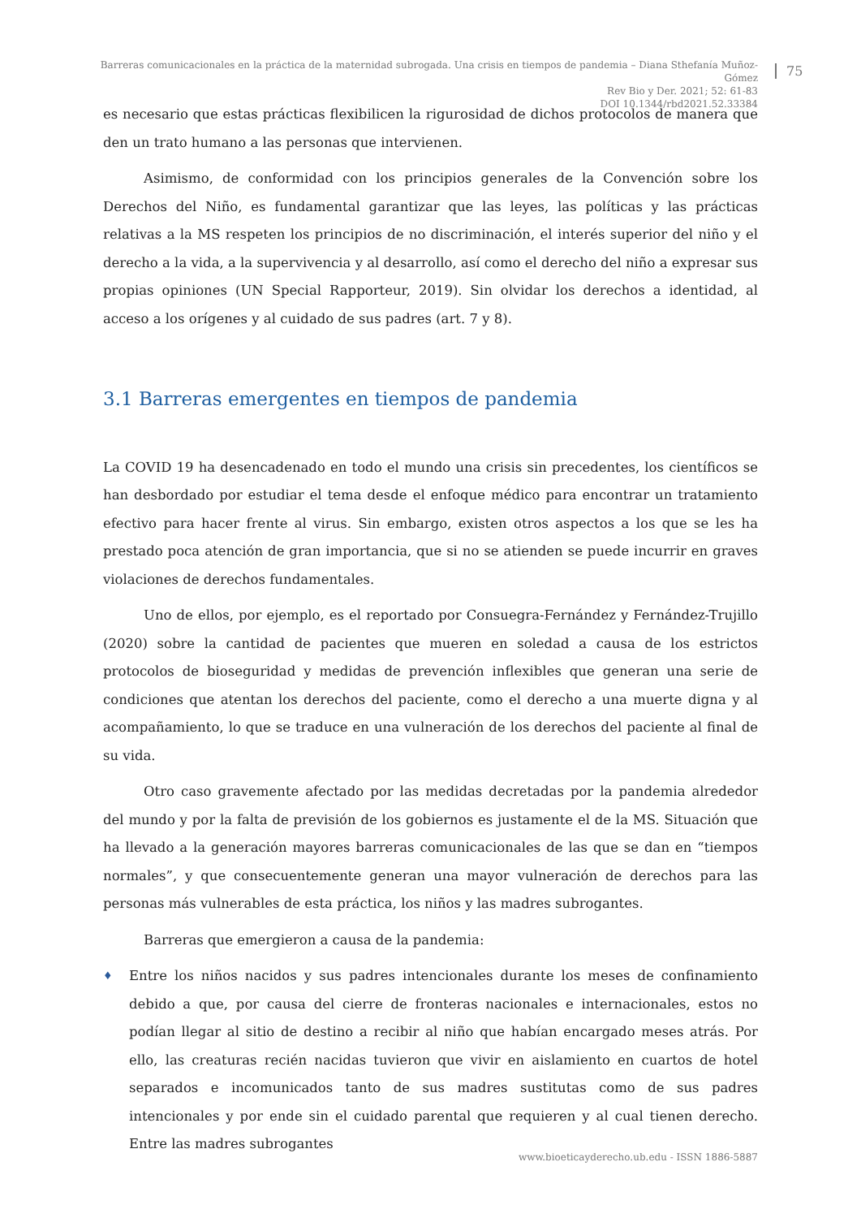Barreras comunicacionales en la práctica de la maternidad subrogada. Una crisis en tiempos de pandemia – Diana Sthefanía Muñoz-Gómez
Rev Bio y Der. 2021; 52: 61-83
DOI 10.1344/rbd2021.52.33384
75
es necesario que estas prácticas flexibilicen la rigurosidad de dichos protocolos de manera que den un trato humano a las personas que intervienen.
Asimismo, de conformidad con los principios generales de la Convención sobre los Derechos del Niño, es fundamental garantizar que las leyes, las políticas y las prácticas relativas a la MS respeten los principios de no discriminación, el interés superior del niño y el derecho a la vida, a la supervivencia y al desarrollo, así como el derecho del niño a expresar sus propias opiniones (UN Special Rapporteur, 2019). Sin olvidar los derechos a identidad, al acceso a los orígenes y al cuidado de sus padres (art. 7 y 8).
3.1 Barreras emergentes en tiempos de pandemia
La COVID 19 ha desencadenado en todo el mundo una crisis sin precedentes, los científicos se han desbordado por estudiar el tema desde el enfoque médico para encontrar un tratamiento efectivo para hacer frente al virus. Sin embargo, existen otros aspectos a los que se les ha prestado poca atención de gran importancia, que si no se atienden se puede incurrir en graves violaciones de derechos fundamentales.
Uno de ellos, por ejemplo, es el reportado por Consuegra-Fernández y Fernández-Trujillo (2020) sobre la cantidad de pacientes que mueren en soledad a causa de los estrictos protocolos de bioseguridad y medidas de prevención inflexibles que generan una serie de condiciones que atentan los derechos del paciente, como el derecho a una muerte digna y al acompañamiento, lo que se traduce en una vulneración de los derechos del paciente al final de su vida.
Otro caso gravemente afectado por las medidas decretadas por la pandemia alrededor del mundo y por la falta de previsión de los gobiernos es justamente el de la MS. Situación que ha llevado a la generación mayores barreras comunicacionales de las que se dan en “tiempos normales”, y que consecuentemente generan una mayor vulneración de derechos para las personas más vulnerables de esta práctica, los niños y las madres subrogantes.
Barreras que emergieron a causa de la pandemia:
♦
Entre los niños nacidos y sus padres intencionales durante los meses de confinamiento debido a que, por causa del cierre de fronteras nacionales e internacionales, estos no podían llegar al sitio de destino a recibir al niño que habían encargado meses atrás. Por ello, las creaturas recién nacidas tuvieron que vivir en aislamiento en cuartos de hotel separados e incomunicados tanto de sus madres sustitutas como de sus padres intencionales y por ende sin el cuidado parental que requieren y al cual tienen derecho. Entre las madres subrogantes
www.bioeticayderecho.ub.edu - ISSN 1886-5887